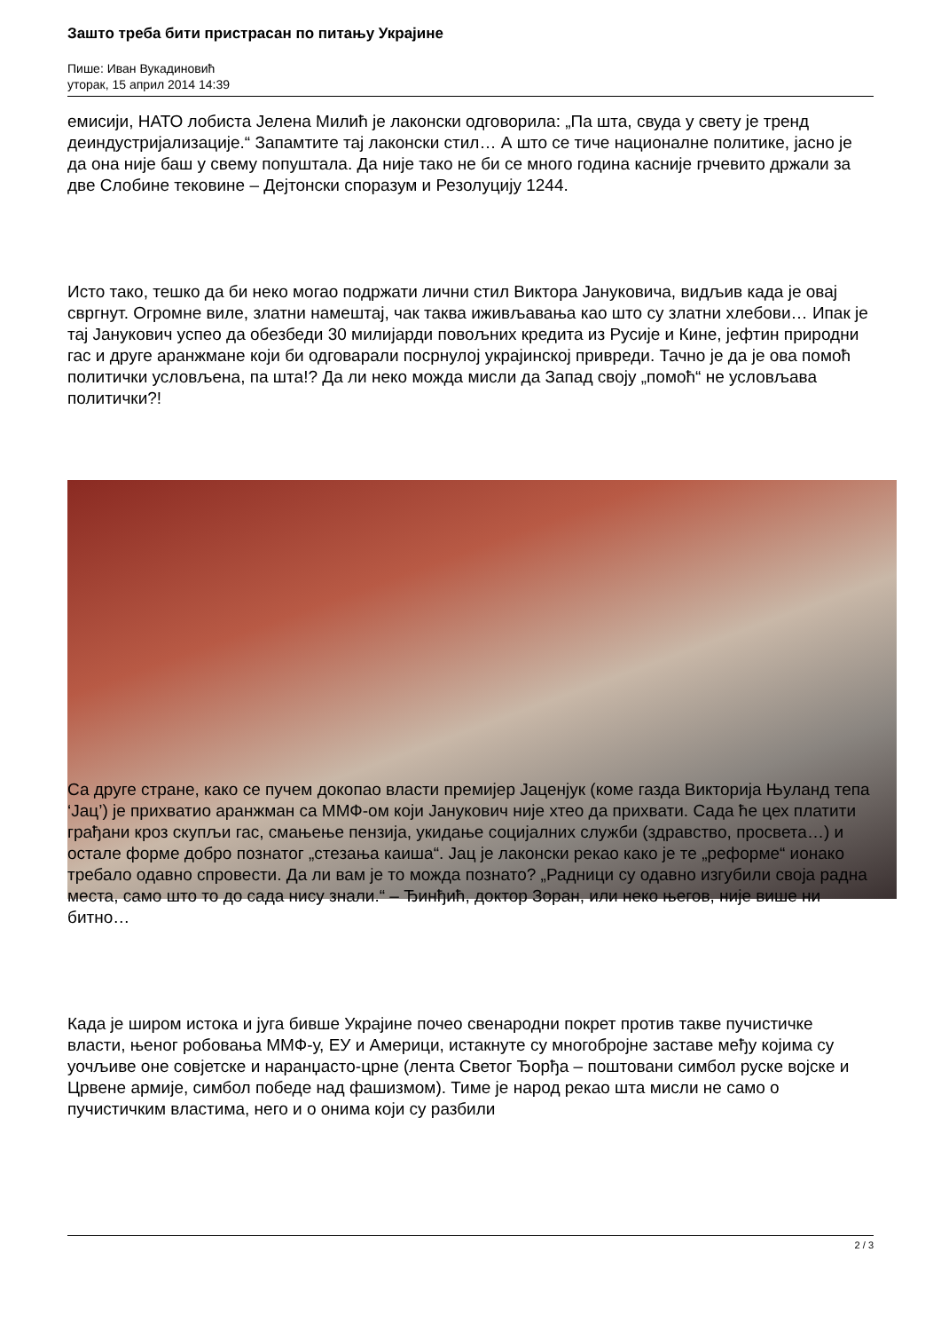Зашто треба бити пристрасан по питању Украјине
Пише: Иван Вукадиновић
уторак, 15 април 2014 14:39
емисији, НАТО лобиста Јелена Милић је лаконски одговорила: „Па шта, свуда у свету је тренд деиндустријализације.“ Запамтите тај лаконски стил… А што се тиче националне политике, јасно је да она није баш у свему попуштала. Да није тако не би се много година касније грчевито држали за две Слобине тековине – Дејтонски споразум и Резолуцију 1244.
Исто тако, тешко да би неко могао подржати лични стил Виктора Јануковича, видљив када је овај свргнут. Огромне виле, златни намештај, чак таква иживљавања као што су златни хлебови… Ипак је тај Јанукович успео да обезбеди 30 милијарди повољних кредита из Русије и Кине, јефтин природни гас и друге аранжмане који би одговарали посрнулој украјинској привреди. Тачно је да је ова помоћ политички условљена, па шта!? Да ли неко можда мисли да Запад своју „помоћ“ не условљава политички?!
Са друге стране, како се пучем докопао власти премијер Јаценјук (коме газда Викторија Њуланд тепа ‘Јац’) је прихватио аранжман са ММФ-ом који Јанукович није хтео да прихвати. Сада ће цех платити грађани кроз скупљи гас, смањење пензија, укидање социјалних служби (здравство, просвета…) и остале форме добро познатог „стезања каиша“. Јац је лаконски рекао како је те „реформе“ ионако требало одавно спровести. Да ли вам је то можда познато? „Радници су одавно изгубили своја радна места, само што то до сада нису знали.“ – Ђинђић, доктор Зоран, или неко његов, није више ни битно…
Када је широм истока и југа бивше Украјине почео свенародни покрет против такве пучистичке власти, њеног робовања ММФ-у, ЕУ и Америци, истакнуте су многобројне заставе међу којима су уочљиве оне совјетске и наранџасто-црне (лента Светог Ђорђа – поштовани симбол руске војске и Црвене армије, симбол победе над фашизмом). Тиме је народ рекао шта мисли не само о пучистичким властима, него и о онима који су разбили
2 / 3